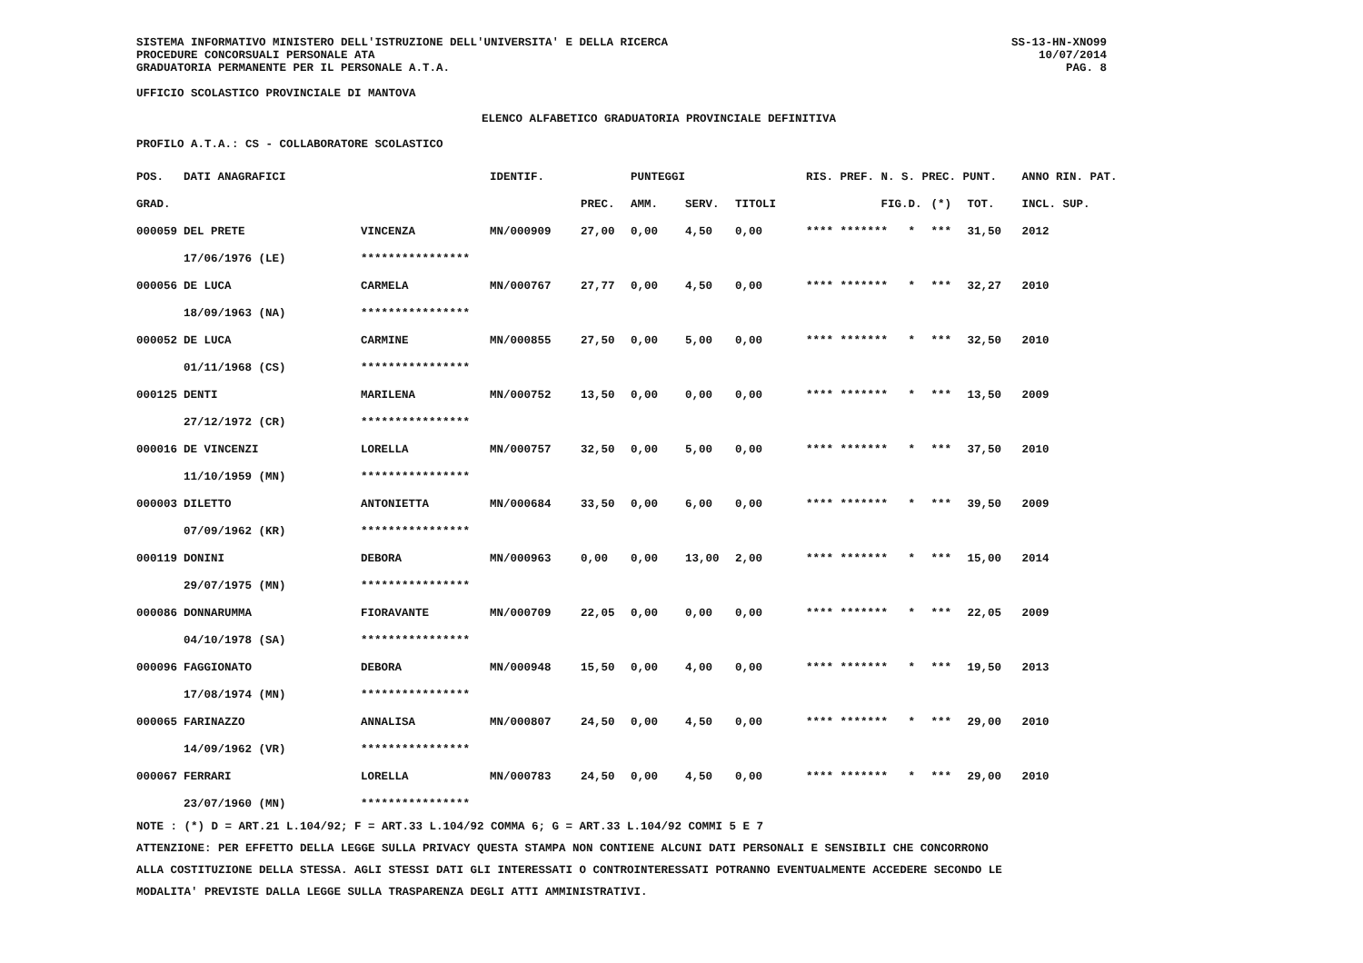SISTEMA INFORMATIVO MINISTERO DELL'ISTRUZIONE DELL'UNIVERSITA' E DELLA RICERCA
PROCEDURE CONCORSUALI PERSONALE ATA
GRADUATORIA PERMANENTE PER IL PERSONALE A.T.A.
SS-13-HN-XNO99
10/07/2014
PAG. 8
UFFICIO SCOLASTICO PROVINCIALE DI MANTOVA
ELENCO ALFABETICO GRADUATORIA PROVINCIALE DEFINITIVA
PROFILO A.T.A.: CS - COLLABORATORE SCOLASTICO
| POS. | DATI ANAGRAFICI | | IDENTIF. | | PUNTEGGI | | | RIS. PREF. N. S. PREC. PUNT. | | | | ANNO RIN. PAT. |
| --- | --- | --- | --- | --- | --- | --- | --- | --- | --- | --- | --- | --- |
| GRAD. | | | | PREC. | AMM. | SERV. | TITOLI | | FIG.D. | (*) | TOT. | INCL. SUP. |
| 000059 | DEL PRETE | VINCENZA | MN/000909 | 27,00 | 0,00 | 4,50 | 0,00 | **** ****** | * * | *** | 31,50 | 2012 |
| | 17/06/1976 (LE) | **************** | | | | | | | | | | |
| 000056 | DE LUCA | CARMELA | MN/000767 | 27,77 | 0,00 | 4,50 | 0,00 | **** ****** | * * | *** | 32,27 | 2010 |
| | 18/09/1963 (NA) | **************** | | | | | | | | | | |
| 000052 | DE LUCA | CARMINE | MN/000855 | 27,50 | 0,00 | 5,00 | 0,00 | **** ****** | * * | *** | 32,50 | 2010 |
| | 01/11/1968 (CS) | **************** | | | | | | | | | | |
| 000125 | DENTI | MARILENA | MN/000752 | 13,50 | 0,00 | 0,00 | 0,00 | **** ****** | * * | *** | 13,50 | 2009 |
| | 27/12/1972 (CR) | **************** | | | | | | | | | | |
| 000016 | DE VINCENZI | LORELLA | MN/000757 | 32,50 | 0,00 | 5,00 | 0,00 | **** ****** | * * | *** | 37,50 | 2010 |
| | 11/10/1959 (MN) | **************** | | | | | | | | | | |
| 000003 | DILETTO | ANTONIETTA | MN/000684 | 33,50 | 0,00 | 6,00 | 0,00 | **** ****** | * * | *** | 39,50 | 2009 |
| | 07/09/1962 (KR) | **************** | | | | | | | | | | |
| 000119 | DONINI | DEBORA | MN/000963 | 0,00 | 0,00 | 13,00 | 2,00 | **** ****** | * * | *** | 15,00 | 2014 |
| | 29/07/1975 (MN) | **************** | | | | | | | | | | |
| 000086 | DONNARUMMA | FIORAVANTE | MN/000709 | 22,05 | 0,00 | 0,00 | 0,00 | **** ****** | * * | *** | 22,05 | 2009 |
| | 04/10/1978 (SA) | **************** | | | | | | | | | | |
| 000096 | FAGGIONATO | DEBORA | MN/000948 | 15,50 | 0,00 | 4,00 | 0,00 | **** ****** | * * | *** | 19,50 | 2013 |
| | 17/08/1974 (MN) | **************** | | | | | | | | | | |
| 000065 | FARINAZZO | ANNALISA | MN/000807 | 24,50 | 0,00 | 4,50 | 0,00 | **** ****** | * * | *** | 29,00 | 2010 |
| | 14/09/1962 (VR) | **************** | | | | | | | | | | |
| 000067 | FERRARI | LORELLA | MN/000783 | 24,50 | 0,00 | 4,50 | 0,00 | **** ****** | * * | *** | 29,00 | 2010 |
| | 23/07/1960 (MN) | **************** | | | | | | | | | | |
NOTE : (*) D = ART.21 L.104/92; F = ART.33 L.104/92 COMMA 6; G = ART.33 L.104/92 COMMI 5 E 7
ATTENZIONE: PER EFFETTO DELLA LEGGE SULLA PRIVACY QUESTA STAMPA NON CONTIENE ALCUNI DATI PERSONALI E SENSIBILI CHE CONCORRONO
ALLA COSTITUZIONE DELLA STESSA. AGLI STESSI DATI GLI INTERESSATI O CONTROINTERESSATI POTRANNO EVENTUALMENTE ACCEDERE SECONDO LE
MODALITA' PREVISTE DALLA LEGGE SULLA TRASPARENZA DEGLI ATTI AMMINISTRATIVI.